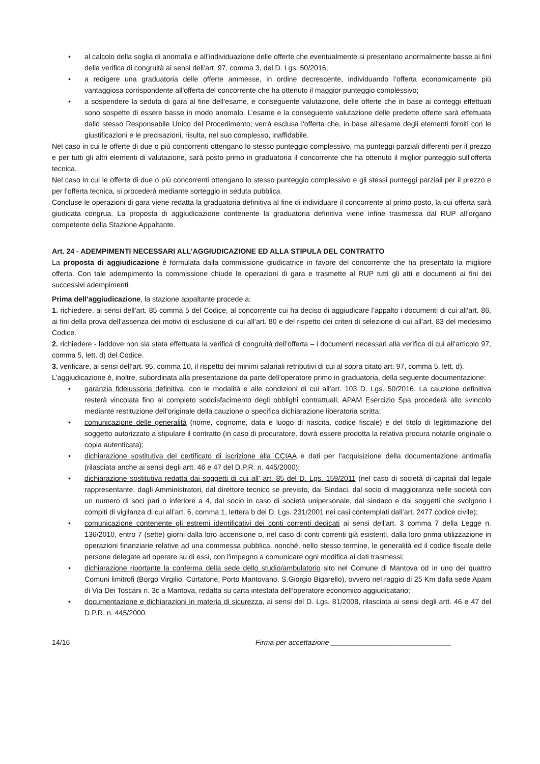• al calcolo della soglia di anomalia e all’individuazione delle offerte che eventualmente si presentano anormalmente basse ai fini della verifica di congruità ai sensi dell’art. 97, comma 3, del D. Lgs. 50/2016;
• a redigere una graduatoria delle offerte ammesse, in ordine decrescente, individuando l’offerta economicamente più vantaggiosa corrispondente all'offerta del concorrente che ha ottenuto il maggior punteggio complessivo;
• a sospendere la seduta di gara al fine dell’esame, e conseguente valutazione, delle offerte che in base ai conteggi effettuati sono sospette di essere basse in modo anomalo. L’esame e la conseguente valutazione delle predette offerte sarà effettuata dallo stesso Responsabile Unico del Procedimento; verrà esclusa l'offerta che, in base all'esame degli elementi forniti con le giustificazioni e le precisazioni, risulta, nel suo complesso, inaffidabile.
Nel caso in cui le offerte di due o più concorrenti ottengano lo stesso punteggio complessivo, ma punteggi parziali differenti per il prezzo e per tutti gli altri elementi di valutazione, sarà posto primo in graduatoria il concorrente che ha ottenuto il miglior punteggio sull’offerta tecnica.
Nel caso in cui le offerte di due o più concorrenti ottengano lo stesso punteggio complessivo e gli stessi punteggi parziali per il prezzo e per l’offerta tecnica, si procederà mediante sorteggio in seduta pubblica.
Concluse le operazioni di gara viene redatta la graduatoria definitiva al fine di individuare il concorrente al primo posto, la cui offerta sarà giudicata congrua. La proposta di aggiudicazione contenente la graduatoria definitiva viene infine trasmessa dal RUP all’organo competente della Stazione Appaltante.
Art. 24 - ADEMPIMENTI NECESSARI ALL’AGGIUDICAZIONE ED ALLA STIPULA DEL CONTRATTO
La proposta di aggiudicazione è formulata dalla commissione giudicatrice in favore del concorrente che ha presentato la migliore offerta. Con tale adempimento la commissione chiude le operazioni di gara e trasmette al RUP tutti gli atti e documenti ai fini dei successivi adempimenti.
Prima dell’aggiudicazione, la stazione appaltante procede a:
1. richiedere, ai sensi dell’art. 85 comma 5 del Codice, al concorrente cui ha deciso di aggiudicare l’appalto i documenti di cui all’art. 86, ai fini della prova dell’assenza dei motivi di esclusione di cui all’art. 80 e del rispetto dei criteri di selezione di cui all’art. 83 del medesimo Codice.
2. richiedere - laddove non sia stata effettuata la verifica di congruità dell’offerta – i documenti necessari alla verifica di cui all’articolo 97, comma 5, lett. d) del Codice.
3. verificare, ai sensi dell’art. 95, comma 10, il rispetto dei minimi salariali retributivi di cui al sopra citato art. 97, comma 5, lett. d).
L'aggiudicazione è, inoltre, subordinata alla presentazione da parte dell’operatore primo in graduatoria, della seguente documentazione:
• garanzia fideiussoria definitiva, con le modalità e alle condizioni di cui all’art. 103 D. Lgs. 50/2016. La cauzione definitiva resterà vincolata fino al completo soddisfacimento degli obblighi contrattuali; APAM Esercizio Spa procederà allo svincolo mediante restituzione dell'originale della cauzione o specifica dichiarazione liberatoria scritta;
• comunicazione delle generalità (nome, cognome, data e luogo di nascita, codice fiscale) e del titolo di legittimazione del soggetto autorizzato a stipulare il contratto (in caso di procuratore, dovrà essere prodotta la relativa procura notarile originale o copia autenticata);
• dichiarazione sostitutiva del certificato di iscrizione alla CCIAA e dati per l’acquisizione della documentazione antimafia (rilasciata anche ai sensi degli artt. 46 e 47 del D.P.R. n. 445/2000);
• dichiarazione sostitutiva redatta dai soggetti di cui all' art. 85 del D. Lgs. 159/2011 (nel caso di società di capitali dal legale rappresentante, dagli Amministratori, dal direttore tecnico se previsto, dai Sindaci, dal socio di maggioranza nelle società con un numero di soci pari o inferiore a 4, dal socio in caso di società unipersonale, dal sindaco e dai soggetti che svolgono i compiti di vigilanza di cui all’art. 6, comma 1, lettera b del D. Lgs. 231/2001 nei casi contemplati dall’art. 2477 codice civile);
• comunicazione contenente gli estremi identificativi dei conti correnti dedicati ai sensi dell'art. 3 comma 7 della Legge n. 136/2010, entro 7 (sette) giorni dalla loro accensione o, nel caso di conti correnti già esistenti, dalla loro prima utilizzazione in operazioni finanziarie relative ad una commessa pubblica, nonché, nello stesso termine, le generalità ed il codice fiscale delle persone delegate ad operare su di essi, con l'impegno a comunicare ogni modifica ai dati trasmessi;
• dichiarazione riportante la conferma della sede dello studio/ambulatorio sito nel Comune di Mantova od in uno dei quattro Comuni limitrofi (Borgo Virgilio, Curtatone, Porto Mantovano, S.Giorgio Bigarello), ovvero nel raggio di 25 Km dalla sede Apam di Via Dei Toscani n. 3c a Mantova, redatta su carta intestata dell’operatore economico aggiudicatario;
• documentazione e dichiarazioni in materia di sicurezza, ai sensi del D. Lgs. 81/2008, rilasciata ai sensi degli artt. 46 e 47 del D.P.R. n. 445/2000.
14/16 Firma per accettazione ______________________________